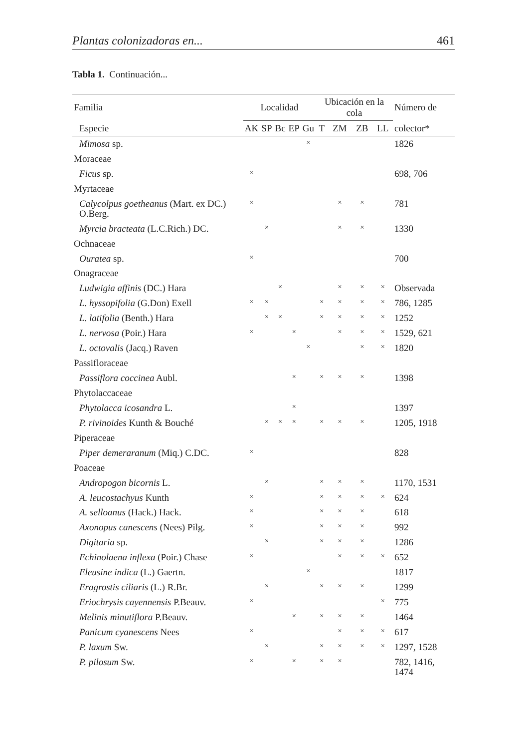Plantas colonizadoras en... 461
Tabla 1. Continuación...
| Familia | Localidad | | | | | Ubicación en la cola | | | | Número de |
| --- | --- | --- | --- | --- | --- | --- | --- | --- | --- | --- |
| Especie | AK | SP | Bc | EP | Gu | T | ZM | ZB | LL | colector* |
| Mimosa sp. | | | | | × | | | | | 1826 |
| Moraceae | | | | | | | | | | |
| Ficus sp. | × | | | | | | | | | 698, 706 |
| Myrtaceae | | | | | | | | | | |
| Calycolpus goetheanus (Mart. ex DC.) O.Berg. | × | | | | | | × | × | | 781 |
| Myrcia bracteata (L.C.Rich.) DC. | | × | | | | | × | × | | 1330 |
| Ochnaceae | | | | | | | | | | |
| Ouratea sp. | × | | | | | | | | | 700 |
| Onagraceae | | | | | | | | | | |
| Ludwigia affinis (DC.) Hara | | | × | | | | × | × | × | Observada |
| L. hyssopifolia (G.Don) Exell | × | × | | | | × | × | × | × | 786, 1285 |
| L. latifolia (Benth.) Hara | | × | × | | | × | × | × | × | 1252 |
| L. nervosa (Poir.) Hara | × | | | × | | | × | × | × | 1529, 621 |
| L. octovalis (Jacq.) Raven | | | | | × | | | × | × | 1820 |
| Passifloraceae | | | | | | | | | | |
| Passiflora coccinea Aubl. | | | | × | | × | × | × | | 1398 |
| Phytolaccaceae | | | | | | | | | | |
| Phytolacca icosandra L. | | | | × | | | | | | 1397 |
| P. rivinoides Kunth & Bouché | | × | × | × | | × | × | × | | 1205, 1918 |
| Piperaceae | | | | | | | | | | |
| Piper demeraranum (Miq.) C.DC. | × | | | | | | | | | 828 |
| Poaceae | | | | | | | | | | |
| Andropogon bicornis L. | | × | | | | × | × | × | | 1170, 1531 |
| A. leucostachyus Kunth | × | | | | | × | × | × | × | 624 |
| A. selloanus (Hack.) Hack. | × | | | | | × | × | × | | 618 |
| Axonopus canescens (Nees) Pilg. | × | | | | | × | × | × | | 992 |
| Digitaria sp. | | × | | | | × | × | × | | 1286 |
| Echinolaena inflexa (Poir.) Chase | × | | | | | | × | × | × | 652 |
| Eleusine indica (L.) Gaertn. | | | | | × | | | | | 1817 |
| Eragrostis ciliaris (L.) R.Br. | | × | | | | × | × | × | | 1299 |
| Eriochrysis cayennensis P.Beauv. | × | | | | | | | | × | 775 |
| Melinis minutiflora P.Beauv. | | | | × | | × | × | × | | 1464 |
| Panicum cyanescens Nees | × | | | | | | × | × | × | 617 |
| P. laxum Sw. | | × | | | | × | × | × | × | 1297, 1528 |
| P. pilosum Sw. | × | | | × | | × | × | | | 782, 1416, 1474 |